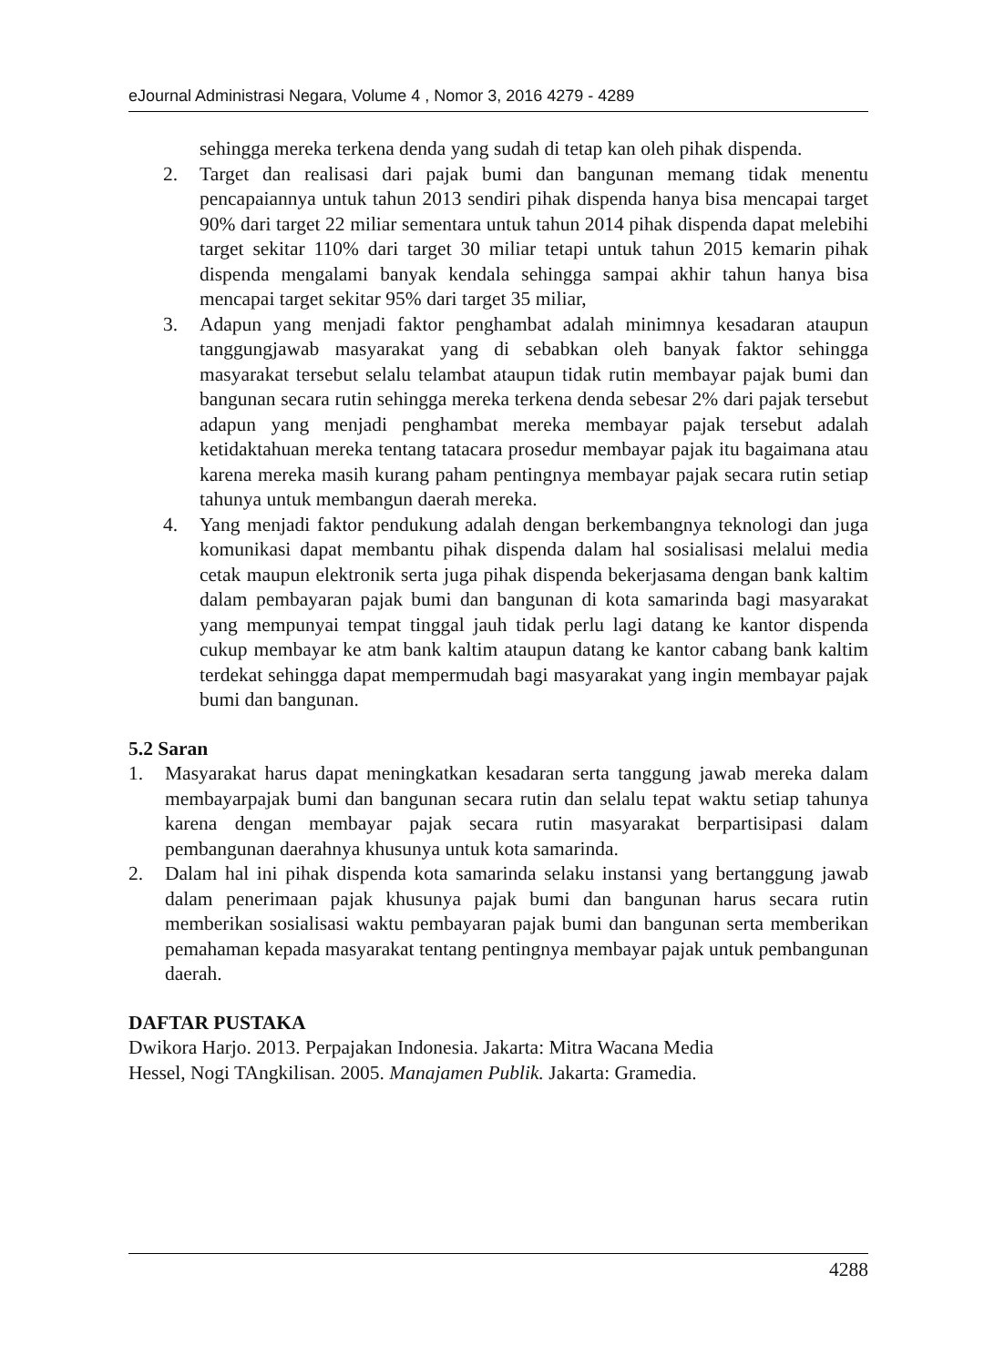eJournal Administrasi Negara, Volume 4 , Nomor 3, 2016 4279 - 4289
sehingga mereka terkena denda yang sudah di tetap kan oleh pihak dispenda.
2. Target dan realisasi dari pajak bumi dan bangunan memang tidak menentu pencapaiannya untuk tahun 2013 sendiri pihak dispenda hanya bisa mencapai target 90% dari target 22 miliar sementara untuk tahun 2014 pihak dispenda dapat melebihi target sekitar 110% dari target 30 miliar tetapi untuk tahun 2015 kemarin pihak dispenda mengalami banyak kendala sehingga sampai akhir tahun hanya bisa mencapai target sekitar 95% dari target 35 miliar,
3. Adapun yang menjadi faktor penghambat adalah minimnya kesadaran ataupun tanggungjawab masyarakat yang di sebabkan oleh banyak faktor sehingga masyarakat tersebut selalu telambat ataupun tidak rutin membayar pajak bumi dan bangunan secara rutin sehingga mereka terkena denda sebesar 2% dari pajak tersebut adapun yang menjadi penghambat mereka membayar pajak tersebut adalah ketidaktahuan mereka tentang tatacara prosedur membayar pajak itu bagaimana atau karena mereka masih kurang paham pentingnya membayar pajak secara rutin setiap tahunya untuk membangun daerah mereka.
4. Yang menjadi faktor pendukung adalah dengan berkembangnya teknologi dan juga komunikasi dapat membantu pihak dispenda dalam hal sosialisasi melalui media cetak maupun elektronik serta juga pihak dispenda bekerjasama dengan bank kaltim dalam pembayaran pajak bumi dan bangunan di kota samarinda bagi masyarakat yang mempunyai tempat tinggal jauh tidak perlu lagi datang ke kantor dispenda cukup membayar ke atm bank kaltim ataupun datang ke kantor cabang bank kaltim terdekat sehingga dapat mempermudah bagi masyarakat yang ingin membayar pajak bumi dan bangunan.
5.2 Saran
1. Masyarakat harus dapat meningkatkan kesadaran serta tanggung jawab mereka dalam membayarpajak bumi dan bangunan secara rutin dan selalu tepat waktu setiap tahunya karena dengan membayar pajak secara rutin masyarakat berpartisipasi dalam pembangunan daerahnya khusunya untuk kota samarinda.
2. Dalam hal ini pihak dispenda kota samarinda selaku instansi yang bertanggung jawab dalam penerimaan pajak khusunya pajak bumi dan bangunan harus secara rutin memberikan sosialisasi waktu pembayaran pajak bumi dan bangunan serta memberikan pemahaman kepada masyarakat tentang pentingnya membayar pajak untuk pembangunan daerah.
DAFTAR PUSTAKA
Dwikora Harjo. 2013. Perpajakan Indonesia. Jakarta: Mitra Wacana Media
Hessel, Nogi TAngkilisan. 2005. Manajamen Publik. Jakarta: Gramedia.
4288